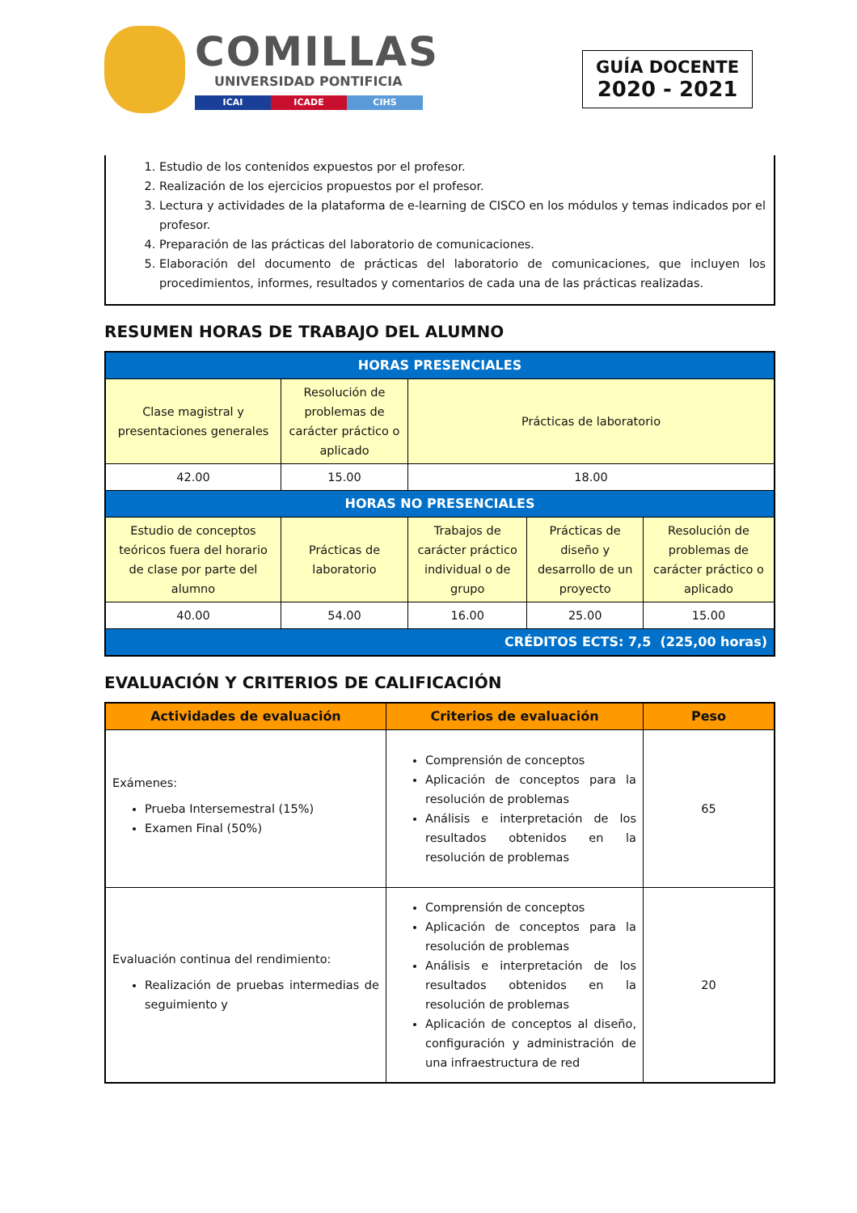COMILLAS
UNIVERSIDAD PONTIFICIA
ICAI ICADE CIHS
GUÍA DOCENTE
2020 - 2021
1. Estudio de los contenidos expuestos por el profesor.
2. Realización de los ejercicios propuestos por el profesor.
3. Lectura y actividades de la plataforma de e-learning de CISCO en los módulos y temas indicados por el profesor.
4. Preparación de las prácticas del laboratorio de comunicaciones.
5. Elaboración del documento de prácticas del laboratorio de comunicaciones, que incluyen los procedimientos, informes, resultados y comentarios de cada una de las prácticas realizadas.
RESUMEN HORAS DE TRABAJO DEL ALUMNO
| HORAS PRESENCIALES | | | | |
| --- | --- | --- | --- | --- |
| Clase magistral y presentaciones generales | Resolución de problemas de carácter práctico o aplicado | Prácticas de laboratorio | | |
| 42.00 | 15.00 | 18.00 | | |
| HORAS NO PRESENCIALES | | | | |
| Estudio de conceptos teóricos fuera del horario de clase por parte del alumno | Prácticas de laboratorio | Trabajos de carácter práctico individual o de grupo | Prácticas de diseño y desarrollo de un proyecto | Resolución de problemas de carácter práctico o aplicado |
| 40.00 | 54.00 | 16.00 | 25.00 | 15.00 |
| CRÉDITOS ECTS: 7,5 (225,00 horas) | | | | |
EVALUACIÓN Y CRITERIOS DE CALIFICACIÓN
| Actividades de evaluación | Criterios de evaluación | Peso |
| --- | --- | --- |
| Exámenes: Prueba Intersemestral (15%) Examen Final (50%) | Comprensión de conceptos Aplicación de conceptos para la resolución de problemas Análisis e interpretación de los resultados obtenidos en la resolución de problemas | 65 |
| Evaluación continua del rendimiento: Realización de pruebas intermedias de seguimiento y | Comprensión de conceptos Aplicación de conceptos para la resolución de problemas Análisis e interpretación de los resultados obtenidos en la resolución de problemas Aplicación de conceptos al diseño, configuración y administración de una infraestructura de red | 20 |